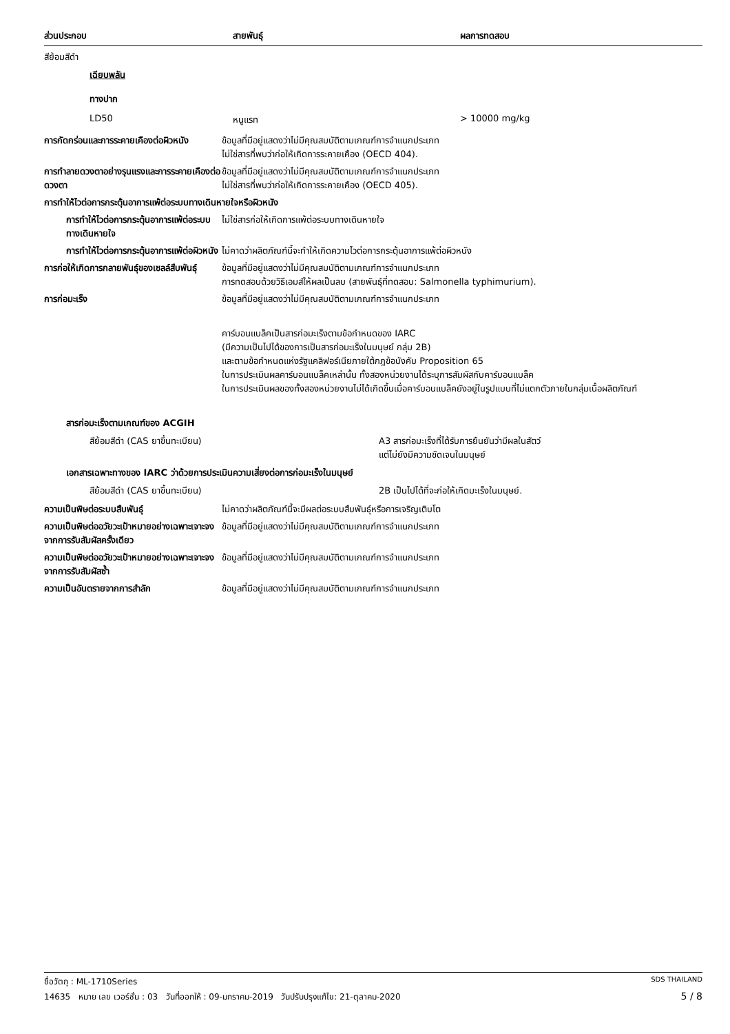| ส่วนประกอบ | สายพันธุ์ | ผลการทดสอบ |
| --- | --- | --- |
สีย้อมสีดำ
เฉียบพลัน
ทางปาก
| | LD50 | หนูแรท | > 10000 mg/kg |
การกัดกร่อนและการระคายเคืองต่อผิวหนัง
ข้อมูลที่มีอยู่แสดงว่าไม่มีคุณสมบัติตามเกณฑ์การจำแนกประเภท
ไม่ใช่สารที่พบว่าก่อให้เกิดการระคายเคือง (OECD 404).
การทำลายดวงตาอย่างรุนแรงและการระคายเคืองต่อดวงตา
ข้อมูลที่มีอยู่แสดงว่าไม่มีคุณสมบัติตามเกณฑ์การจำแนกประเภท
ไม่ใช่สารที่พบว่าก่อให้เกิดการระคายเคือง (OECD 405).
การทำให้ไวต่อการกระตุ้นอาการแพ้ต่อระบบทางเดินหายใจหรือผิวหนัง
การทำให้ไวต่อการกระตุ้นอาการแพ้ต่อระบบทางเดินหายใจ
ไม่ใช่สารก่อให้เกิดการแพ้ต่อระบบทางเดินหายใจ
การทำให้ไวต่อการกระตุ้นอาการแพ้ต่อผิวหนัง
ไม่คาดว่าผลิตภัณฑ์นี้จะทำให้เกิดความไวต่อการกระตุ้นอาการแพ้ต่อผิวหนัง
การก่อให้เกิดการกลายพันธุ์ของเซลล์สืบพันธุ์
ข้อมูลที่มีอยู่แสดงว่าไม่มีคุณสมบัติตามเกณฑ์การจำแนกประเภท
การทดสอบด้วยวิธีเอมส์ให้ผลเป็นลบ (สายพันธุ์ที่ทดสอบ: Salmonella typhimurium).
การก่อมะเร็ง ข้อมูลที่มีอยู่แสดงว่าไม่มีคุณสมบัติตามเกณฑ์การจำแนกประเภท
คาร์บอนแบล็คเป็นสารก่อมะเร็งตามข้อกำหนดของ IARC
(มีความเป็นไปได้ของการเป็นสารก่อมะเร็งในมนุษย์ กลุ่ม 2B)
และตามข้อกำหนดแห่งรัฐแคลิฟอร์เนียภายใต้กฎข้อบังคับ Proposition 65
ในการประเมินผลคาร์บอนแบล็คเหล่านั้น ทั้งสองหน่วยงานได้ระบุการสัมผัสกับคาร์บอนแบล็ค
ในการประเมินผลของทั้งสองหน่วยงานไม่ได้เกิดขึ้นเมื่อคาร์บอนแบล็คยังอยู่ในรูปแบบที่ไม่แตกตัวภายในกลุ่มเนื้อผลิตภัณฑ์
สารก่อมะเร็งตามเกณฑ์ของ ACGIH
| | สีย้อมสีดำ (CAS ยาขึ้นทะเบียน) | A3 สารก่อมะเร็งที่ได้รับการยืนยันว่ามีผลในสัตว์ แต่ไม่ยังมีความชัดเจนในมนุษย์ |
เอกสารเฉพาะทางของ IARC ว่าด้วยการประเมินความเสี่ยงต่อการก่อมะเร็งในมนุษย์
| | สีย้อมสีดำ (CAS ยาขึ้นทะเบียน) | 2B เป็นไปได้ที่จะก่อให้เกิดมะเร็งในมนุษย์. |
ความเป็นพิษต่อระบบสืบพันธุ์ ไม่คาดว่าผลิตภัณฑ์นี้จะมีผลต่อระบบสืบพันธุ์หรือการเจริญเติบโต
ความเป็นพิษต่ออวัยวะเป้าหมายอย่างเฉพาะเจาะจงจากการรับสัมผัสครั้งเดียว
ข้อมูลที่มีอยู่แสดงว่าไม่มีคุณสมบัติตามเกณฑ์การจำแนกประเภท
ความเป็นพิษต่ออวัยวะเป้าหมายอย่างเฉพาะเจาะจงจากการรับสัมผัสซ้ำ
ข้อมูลที่มีอยู่แสดงว่าไม่มีคุณสมบัติตามเกณฑ์การจำแนกประเภท
ความเป็นอันตรายจากการสำลัก ข้อมูลที่มีอยู่แสดงว่าไม่มีคุณสมบัติตามเกณฑ์การจำแนกประเภท
ชื่อวัตถุ : ML-1710Series SDS THAILAND
14635 หมาย เลข เวอร์ชั่น : 03 วันที่ออกให้ : 09-มกราคม-2019 วันปรับปรุงแก้ไข: 21-ตุลาคม-2020 5 / 8